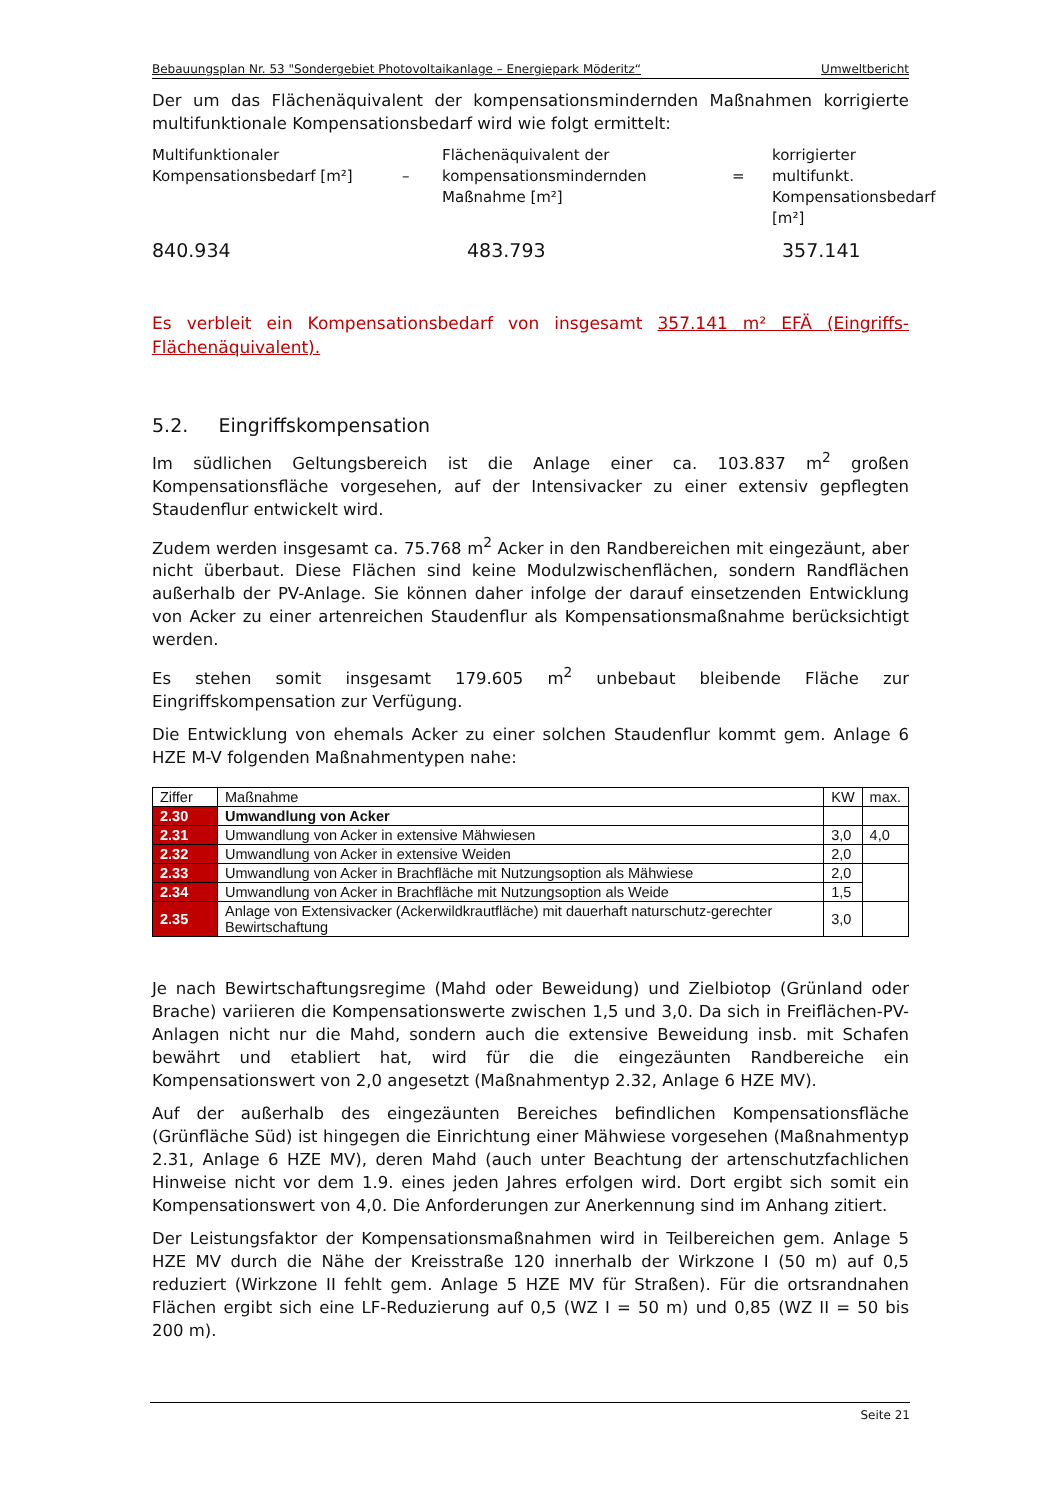Bebauungsplan Nr. 53 "Sondergebiet Photovoltaikanlage – Energiepark Möderitz“Umweltbericht
Der um das Flächenäquivalent der kompensationsmindernden Maßnahmen korrigierte multifunktionale Kompensationsbedarf wird wie folgt ermittelt:
Multifunktionaler Kompensationsbedarf [m²]
–
Flächenäquivalent der kompensationsmindernden Maßnahme [m²]
=
korrigierter multifunkt. Kompensationsbedarf [m²]
840.934
483.793
357.141
Es verbleit ein Kompensationsbedarf von insgesamt 357.141 m² EFÄ (Eingriffs-Flächenäquivalent).
5.2. Eingriffskompensation
Im südlichen Geltungsbereich ist die Anlage einer ca. 103.837 m<sup>2</sup> großen Kompensationsfläche vorgesehen, auf der Intensivacker zu einer extensiv gepflegten Staudenflur entwickelt wird.
Zudem werden insgesamt ca. 75.768 m<sup>2</sup> Acker in den Randbereichen mit eingezäunt, aber nicht überbaut. Diese Flächen sind keine Modulzwischenflächen, sondern Randflächen außerhalb der PV-Anlage. Sie können daher infolge der darauf einsetzenden Entwicklung von Acker zu einer artenreichen Staudenflur als Kompensationsmaßnahme berücksichtigt werden.
Es stehen somit insgesamt 179.605 m<sup>2</sup> unbebaut bleibende Fläche zur Eingriffskompensation zur Verfügung.
Die Entwicklung von ehemals Acker zu einer solchen Staudenflur kommt gem. Anlage 6 HZE M-V folgenden Maßnahmentypen nahe:
| Ziffer | Maßnahme | KW | max. |
| --- | --- | --- | --- |
| 2.30 | Umwandlung von Acker | | |
| 2.31 | Umwandlung von Acker in extensive Mähwiesen | 3,0 | 4,0 |
| 2.32 | Umwandlung von Acker in extensive Weiden | 2,0 | |
| 2.33 | Umwandlung von Acker in Brachfläche mit Nutzungsoption als Mähwiese | 2,0 | |
| 2.34 | Umwandlung von Acker in Brachfläche mit Nutzungsoption als Weide | 1,5 | |
| 2.35 | Anlage von Extensivacker (Ackerwildkrautfläche) mit dauerhaft naturschutz-gerechter Bewirtschaftung | 3,0 | |
Je nach Bewirtschaftungsregime (Mahd oder Beweidung) und Zielbiotop (Grünland oder Brache) variieren die Kompensationswerte zwischen 1,5 und 3,0. Da sich in Freiflächen-PV-Anlagen nicht nur die Mahd, sondern auch die extensive Beweidung insb. mit Schafen bewährt und etabliert hat, wird für die die eingezäunten Randbereiche ein Kompensationswert von 2,0 angesetzt (Maßnahmentyp 2.32, Anlage 6 HZE MV).
Auf der außerhalb des eingezäunten Bereiches befindlichen Kompensationsfläche (Grünfläche Süd) ist hingegen die Einrichtung einer Mähwiese vorgesehen (Maßnahmentyp 2.31, Anlage 6 HZE MV), deren Mahd (auch unter Beachtung der artenschutzfachlichen Hinweise nicht vor dem 1.9. eines jeden Jahres erfolgen wird. Dort ergibt sich somit ein Kompensationswert von 4,0. Die Anforderungen zur Anerkennung sind im Anhang zitiert.
Der Leistungsfaktor der Kompensationsmaßnahmen wird in Teilbereichen gem. Anlage 5 HZE MV durch die Nähe der Kreisstraße 120 innerhalb der Wirkzone I (50 m) auf 0,5 reduziert (Wirkzone II fehlt gem. Anlage 5 HZE MV für Straßen). Für die ortsrandnahen Flächen ergibt sich eine LF-Reduzierung auf 0,5 (WZ I = 50 m) und 0,85 (WZ II = 50 bis 200 m).
Seite 21